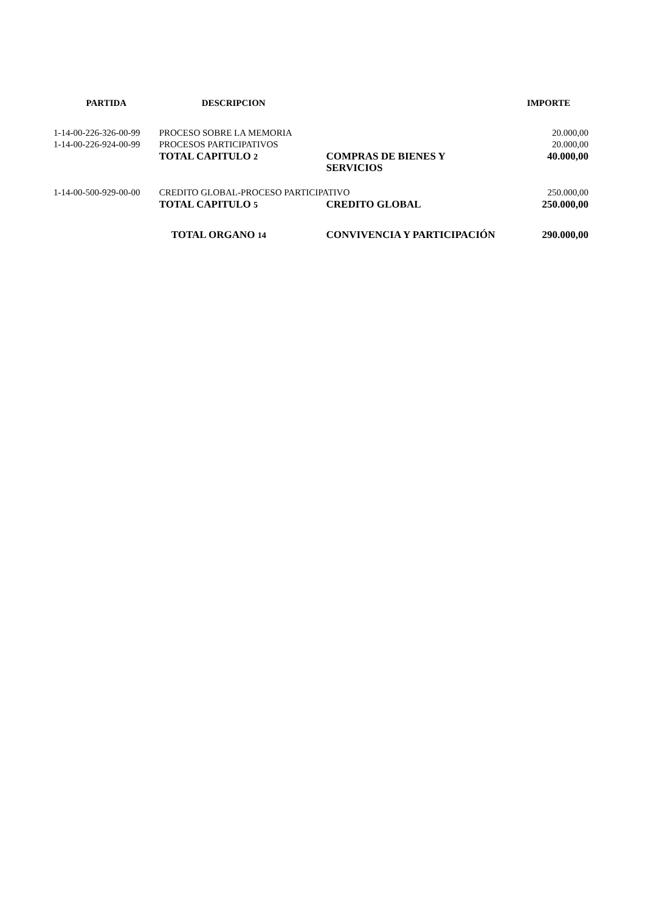| PARTIDA | DESCRIPCION | | IMPORTE |
| --- | --- | --- | --- |
| 1-14-00-226-326-00-99 | PROCESO SOBRE LA MEMORIA | | 20.000,00 |
| 1-14-00-226-924-00-99 | PROCESOS PARTICIPATIVOS | | 20.000,00 |
| | TOTAL CAPITULO 2 | COMPRAS DE BIENES Y SERVICIOS | 40.000,00 |
| 1-14-00-500-929-00-00 | CREDITO GLOBAL-PROCESO PARTICIPATIVO | | 250.000,00 |
| | TOTAL CAPITULO 5 | CREDITO GLOBAL | 250.000,00 |
| | TOTAL ORGANO 14 | CONVIVENCIA Y PARTICIPACIÓN | 290.000,00 |